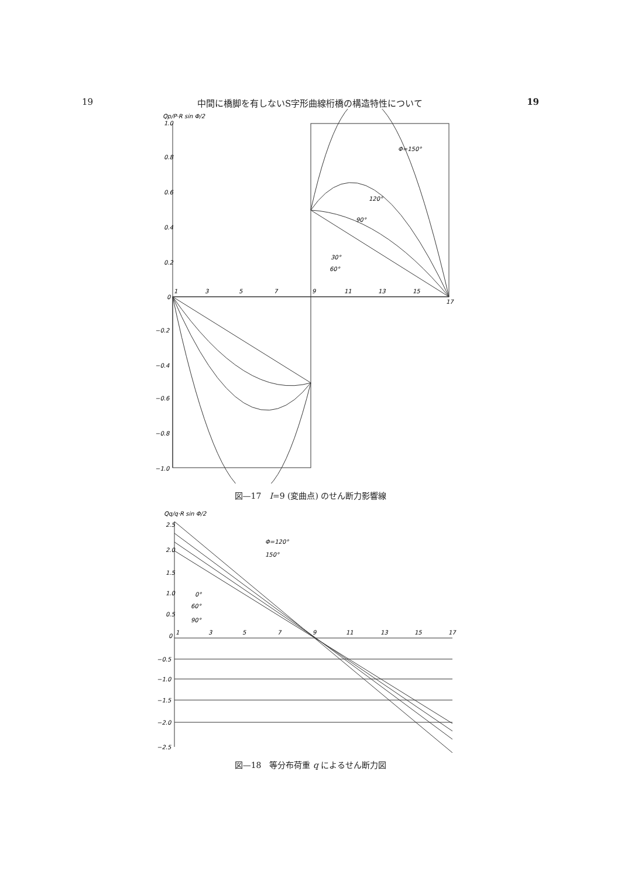19 中間に橋脚を有しないS字形曲線桁橋の構造特性について 19
Qp/P·R sin Φ/2
1.0
0.8
0.6
0.4
0.2
0
−0.2
−0.4
−0.6
−0.8
−1.0
1
3
5
7
9
11
13
15
17
Φ=150°
120°
90°
30°
60°
図—17　I=9 (変曲点) のせん断力影響線
Qq/q·R sin Φ/2
2.5
2.0
1.5
1.0
0.5
0
−0.5
−1.0
−1.5
−2.0
−2.5
1
3
5
7
9
11
13
15
17
Φ=120°
150°
0°
60°
90°
図—18　等分布荷重 q によるせん断力図